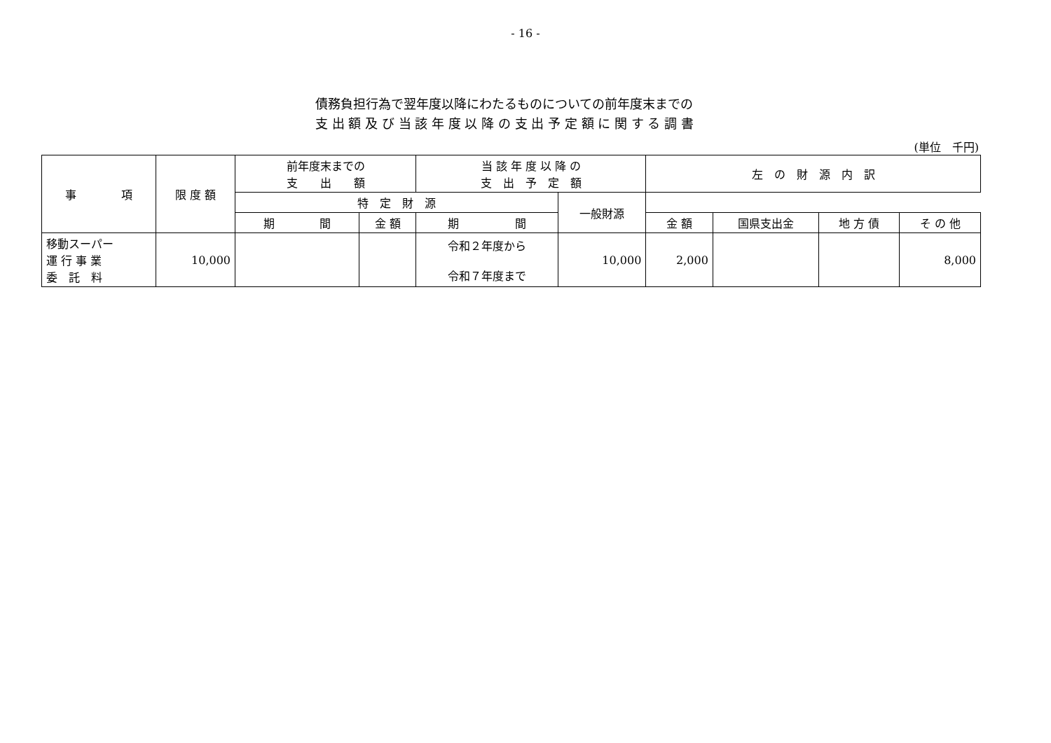- 16 -
債務負担行為で翌年度以降にわたるものについての前年度末までの
支 出 額 及 び 当 該 年 度 以 降 の 支 出 予 定 額 に 関 す る 調 書
(単位　千円)
| 事 項 | 限 度 額 | 前年度末までの 支 出 額 | | 当 該 年 度 以 降 の 支 出 予 定 額 | | 左 の 財 源 内 訳 | | | |
| --- | --- | --- | --- | --- | --- | --- | --- | --- | --- |
| | | 特 定 財 源 | | | 一般財源 | | | | |
| | | 期 間 | 金 額 | 期 間 | | 金 額 | 国県支出金 | 地 方 債 | そ の 他 |
| 移動スーパー 運 行 事 業 委 託 料 | 10,000 | | | 令和２年度から 令和７年度まで | 10,000 | 2,000 | | | 8,000 |